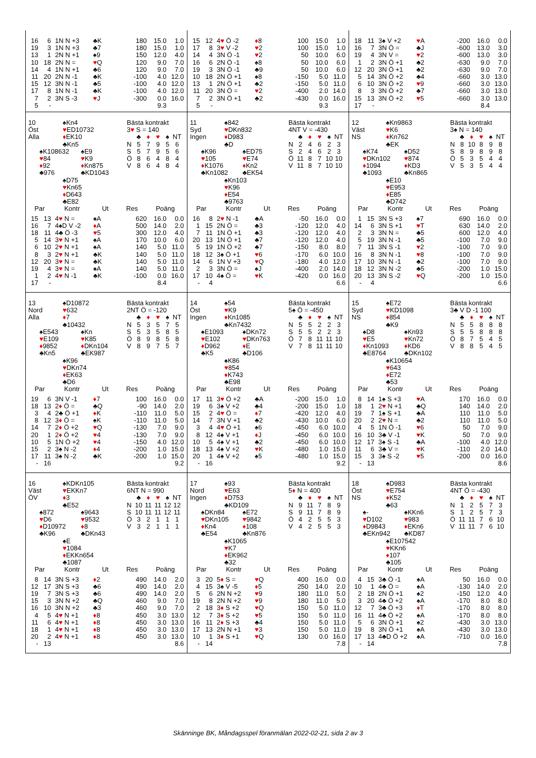| 16 | 6 | 1N N +3 | ♣K | 180 | 15.0 | 1.0 |
| 19 | 3 | 1N N +3 | ♣7 | 180 | 15.0 | 1.0 |
| 13 | 1 | 2N N +1 | ♠9 | 150 | 12.0 | 4.0 |
| 10 | 18 | 2N N = | ♥ Q | 120 | 9.0 | 7.0 |
| 14 | 4 | 1N N +1 | ♣6 | 120 | 9.0 | 7.0 |
| 11 | 20 | 2N N -1 | ♣K | -100 | 4.0 | 12.0 |
| 15 | 12 | 3N N -1 | ♣5 | -100 | 4.0 | 12.0 |
| 17 | 8 | 1N N -1 | ♣K | -100 | 4.0 | 12.0 |
| 7 | 2 | 3N S -3 | ♥ J | -300 | 0.0 | 16.0 |
| 5 | - | | | | 9.3 | |
| 15 | 12 | 4 ♥ Ö -2 | ♦ 8 | 100 | 15.0 | 1.0 |
| 17 | 8 | 3 ♥ V -2 | ♥ 2 | 100 | 15.0 | 1.0 |
| 14 | 4 | 3N Ö -1 | ♥ 2 | 50 | 10.0 | 6.0 |
| 16 | 6 | 2N Ö -1 | ♠8 | 50 | 10.0 | 6.0 |
| 19 | 3 | 3N Ö -1 | ♣9 | 50 | 10.0 | 6.0 |
| 10 | 18 | 2N Ö +1 | ♠8 | -150 | 5.0 | 11.0 |
| 13 | 1 | 2N Ö +1 | ♣2 | -150 | 5.0 | 11.0 |
| 11 | 20 | 3N Ö = | ♥ 2 | -400 | 2.0 | 14.0 |
| 7 | 2 | 3N Ö +1 | ♣2 | -430 | 0.0 | 16.0 |
| 5 | - | | | | 9.3 | |
| 18 | 11 | 3♠ V +2 | ♥ A | -200 | 16.0 | 0.0 |
| 16 | 7 | 3N Ö = | ♣J | -600 | 13.0 | 3.0 |
| 19 | 4 | 3N V = | ♥ 2 | -600 | 13.0 | 3.0 |
| 1 | 2 | 3N Ö +1 | ♣2 | -630 | 9.0 | 7.0 |
| 12 | 20 | 3N Ö +1 | ♣2 | -630 | 9.0 | 7.0 |
| 5 | 14 | 3N Ö +2 | ♣4 | -660 | 3.0 | 13.0 |
| 6 | 10 | 3N Ö +2 | ♥ 9 | -660 | 3.0 | 13.0 |
| 8 | 3 | 3N Ö +2 | ♣7 | -660 | 3.0 | 13.0 |
| 15 | 13 | 3N Ö +2 | ♥ 5 | -660 | 3.0 | 13.0 |
| 17 | - | | | | 8.4 | |
10 ♠Kn4
Öst ♥ED10732
Alla ♦EK10
♣Kn5
♠K108632 ♠E9
♥84 ♥K9
♦92 ♦Kn875
♣976 ♣KD1043
♠D75
♥Kn65
♦D643
♣E82
Bästa kontrakt
3♥ S = 140
| | ♣ | ♦ | ♥ | ♠ | NT |
| N | 5 | 7 | 9 | 5 | 6 |
| S | 5 | 7 | 9 | 5 | 6 |
| Ö | 8 | 6 | 4 | 8 | 4 |
| V | 8 | 6 | 4 | 8 | 4 |
| Par | | Kontr | Ut | Res | Poäng | |
| --- | --- | --- | --- | --- | --- | --- |
| 15 | 13 | 4 ♥ N = | ♠A | 620 | 16.0 | 0.0 |
| 16 | 7 | 4♠D V -2 | ♦ A | 500 | 14.0 | 2.0 |
| 18 | 11 | 4♣ Ö -3 | ♥ 5 | 300 | 12.0 | 4.0 |
| 5 | 14 | 3 ♥ N +1 | ♠A | 170 | 10.0 | 6.0 |
| 6 | 10 | 2 ♥ N +1 | ♠A | 140 | 5.0 | 11.0 |
| 8 | 3 | 2 ♥ N +1 | ♣K | 140 | 5.0 | 11.0 |
| 12 | 20 | 3 ♥ N = | ♣K | 140 | 5.0 | 11.0 |
| 19 | 4 | 3 ♥ N = | ♠A | 140 | 5.0 | 11.0 |
| 1 | 2 | 4 ♥ N -1 | ♣K | -100 | 0.0 | 16.0 |
| 17 | - | | | | 8.4 | |
11 ♠842
Syd ♥DKn832
Ingen ♦D983
♣D
♠K96 ♠ED75
♥105 ♥E74
♦K1076 ♦Kn2
♣Kn1082 ♣EK54
♠Kn103
♥K96
♦E54
♣9763
Bästa kontrakt
4NT V = -430
| | ♣ | ♦ | ♥ | ♠ | NT |
| N | 2 | 4 | 6 | 2 | 3 |
| S | 2 | 4 | 6 | 2 | 3 |
| Ö | 11 | 8 | 7 | 10 | 10 |
| V | 11 | 8 | 7 | 10 | 10 |
| Par | | Kontr | Ut | Res | Poäng | |
| --- | --- | --- | --- | --- | --- | --- |
| 16 | 8 | 2 ♥ N -1 | ♣A | -50 | 16.0 | 0.0 |
| 1 | 15 | 2N Ö = | ♣3 | -120 | 12.0 | 4.0 |
| 7 | 11 | 1N Ö +1 | ♣3 | -120 | 12.0 | 4.0 |
| 20 | 13 | 1N Ö +1 | ♣7 | -120 | 12.0 | 4.0 |
| 5 | 19 | 1N Ö +2 | ♣7 | -150 | 8.0 | 8.0 |
| 18 | 12 | 3♠ Ö +1 | ♥ 6 | -170 | 6.0 | 10.0 |
| 14 | 6 | 1N V +3 | ♥ Q | -180 | 4.0 | 12.0 |
| 2 | 3 | 3N Ö = | ♠J | -400 | 2.0 | 14.0 |
| 17 | 10 | 4♠ Ö = | ♥ K | -420 | 0.0 | 16.0 |
| - | 4 | | | | | 6.6 |
12 ♠Kn9863
Väst ♥K6
NS ♦Kn762
♣EK
♠K74 ♠D52
♥DKn102 ♥874
♦1094 ♦KD3
♣1093 ♣Kn865
♠E10
♥E953
♦E85
♣D742
Bästa kontrakt
3♠ N = 140
| | ♣ | ♦ | ♥ | ♠ | NT |
| N | 8 | 10 | 8 | 9 | 8 |
| S | 8 | 9 | 8 | 9 | 8 |
| Ö | 5 | 3 | 5 | 4 | 4 |
| V | 5 | 3 | 5 | 4 | 4 |
| Par | | Kontr | Ut | Res | Poäng | |
| --- | --- | --- | --- | --- | --- | --- |
| 1 | 15 | 3N S +3 | ♠7 | 690 | 16.0 | 0.0 |
| 14 | 6 | 3N S +1 | ♥ T | 630 | 14.0 | 2.0 |
| 2 | 3 | 3N N = | ♣5 | 600 | 12.0 | 4.0 |
| 5 | 19 | 3N N -1 | ♣5 | -100 | 7.0 | 9.0 |
| 7 | 11 | 3N S -1 | ♥ 2 | -100 | 7.0 | 9.0 |
| 16 | 8 | 3N N -1 | ♥ 8 | -100 | 7.0 | 9.0 |
| 17 | 10 | 3N N -1 | ♣2 | -100 | 7.0 | 9.0 |
| 18 | 12 | 3N N -2 | ♣5 | -200 | 1.0 | 15.0 |
| 20 | 13 | 3N S -2 | ♥ Q | -200 | 1.0 | 15.0 |
| - | 4 | | | | | 6.6 |
13 ♠D10872
Nord ♥632
Alla ♦7
♣10432
♠E543 ♠Kn
♥E109 ♥K85
♦9852 ♦DKn104
♣Kn5 ♣EK987
♠K96
♥DKn74
♦EK63
♣D6
Bästa kontrakt
2NT Ö = -120
| | ♣ | ♦ | ♥ | ♠ | NT |
| N | 5 | 3 | 5 | 7 | 5 |
| S | 5 | 3 | 5 | 8 | 5 |
| Ö | 8 | 9 | 8 | 5 | 8 |
| V | 8 | 9 | 7 | 5 | 7 |
| Par | | Kontr | Ut | Res | Poäng | |
| --- | --- | --- | --- | --- | --- | --- |
| 19 | 6 | 3N V -1 | ♦ 7 | 100 | 16.0 | 0.0 |
| 18 | 13 | 2 ♦ Ö = | ♣Q | -90 | 14.0 | 2.0 |
| 3 | 4 | 2♣ Ö +1 | ♦ K | -110 | 11.0 | 5.0 |
| 8 | 12 | 3 ♦ Ö = | ♠K | -110 | 11.0 | 5.0 |
| 14 | 7 | 2 ♦ Ö +2 | ♥ Q | -130 | 7.0 | 9.0 |
| 20 | 1 | 2 ♦ Ö +2 | ♥ 4 | -130 | 7.0 | 9.0 |
| 10 | 5 | 1N Ö +2 | ♥ 4 | -150 | 4.0 | 12.0 |
| 15 | 2 | 3♠ N -2 | ♦ 4 | -200 | 1.0 | 15.0 |
| 17 | 11 | 3♠ N -2 | ♣K | -200 | 1.0 | 15.0 |
| - | 16 | | | | | 9.2 |
14 ♠54
Öst ♥K9
Ingen ♦Kn1085
♣Kn7432
♠E1093 ♠DKn72
♥E102 ♥DKn763
♦D962 ♦E
♣K5 ♣D106
♠K86
♥854
♦K743
♣E98
Bästa kontrakt
5♠ Ö = -450
| | ♣ | ♦ | ♥ | ♠ | NT |
| N | 5 | 5 | 2 | 2 | 3 |
| S | 5 | 5 | 2 | 2 | 3 |
| Ö | 7 | 8 | 11 | 11 | 10 |
| V | 7 | 8 | 11 | 11 | 10 |
| Par | | Kontr | Ut | Res | Poäng | |
| --- | --- | --- | --- | --- | --- | --- |
| 17 | 11 | 3 ♥ Ö +2 | ♣A | -200 | 15.0 | 1.0 |
| 19 | 6 | 3♠ V +2 | ♣4 | -200 | 15.0 | 1.0 |
| 15 | 2 | 4 ♥ Ö = | ♦ 7 | -420 | 12.0 | 4.0 |
| 14 | 7 | 3N V +1 | ♣2 | -430 | 10.0 | 6.0 |
| 3 | 4 | 4 ♥ Ö +1 | ♠6 | -450 | 6.0 | 10.0 |
| 8 | 12 | 4♠ V +1 | ♦ J | -450 | 6.0 | 10.0 |
| 10 | 5 | 4♠ V +1 | ♣2 | -450 | 6.0 | 10.0 |
| 18 | 13 | 4♠ V +2 | ♥ K | -480 | 1.0 | 15.0 |
| 20 | 1 | 4♠ V +2 | ♠5 | -480 | 1.0 | 15.0 |
| - | 16 | | | | | 9.2 |
15 ♠E72
Syd ♥KD1098
NS ♦854
♣K9
♠D8 ♠Kn93
♥E5 ♥Kn72
♦Kn1093 ♦KD6
♣E8764 ♣DKn102
♠K10654
♥643
♦E72
♣53
Bästa kontrakt
3♣ V D -1 100
| | ♣ | ♦ | ♥ | ♠ | NT |
| N | 5 | 5 | 8 | 8 | 8 |
| S | 5 | 5 | 8 | 8 | 8 |
| Ö | 8 | 7 | 5 | 4 | 5 |
| V | 8 | 8 | 5 | 4 | 5 |
| Par | | Kontr | Ut | Res | Poäng | |
| --- | --- | --- | --- | --- | --- | --- |
| 8 | 14 | 1♠ S +3 | ♥ A | 170 | 16.0 | 0.0 |
| 18 | 1 | 2 ♥ N +1 | ♣Q | 140 | 14.0 | 2.0 |
| 19 | 7 | 1♠ S +1 | ♣A | 110 | 11.0 | 5.0 |
| 20 | 2 | 2 ♥ N = | ♣2 | 110 | 11.0 | 5.0 |
| 4 | 5 | 1N Ö -1 | ♥ 6 | 50 | 7.0 | 9.0 |
| 16 | 10 | 3♣ V -1 | ♥ K | 50 | 7.0 | 9.0 |
| 12 | 17 | 3♠ S -1 | ♣A | -100 | 4.0 | 12.0 |
| 11 | 6 | 3♣ V = | ♥ K | -110 | 2.0 | 14.0 |
| 15 | 3 | 3♠ S -2 | ♥ 5 | -200 | 0.0 | 16.0 |
| - | 13 | | | | | 8.6 |
16 ♠KDKn105
Väst ♥EKKn7
ÖV ♦3
♣E52
♠872 ♠9643
♥D6 ♥9532
♦D10972 ♦8
♣K96 ♣DKn43
♠E
♥1084
♦EKKn654
♣1087
Bästa kontrakt
6NT N = 990
| | ♣ | ♦ | ♥ | ♠ | NT |
| N | 10 | 11 | 11 | 12 | 12 |
| S | 10 | 11 | 11 | 12 | 11 |
| Ö | 3 | 2 | 1 | 1 | 1 |
| V | 3 | 2 | 1 | 1 | 1 |
| Par | | Kontr | Ut | Res | Poäng | |
| --- | --- | --- | --- | --- | --- | --- |
| 8 | 14 | 3N S +3 | ♦ 2 | 490 | 14.0 | 2.0 |
| 12 | 17 | 3N S +3 | ♣6 | 490 | 14.0 | 2.0 |
| 19 | 7 | 3N S +3 | ♣6 | 490 | 14.0 | 2.0 |
| 15 | 3 | 3N N +2 | ♣Q | 460 | 9.0 | 7.0 |
| 16 | 10 | 3N N +2 | ♣3 | 460 | 9.0 | 7.0 |
| 4 | 5 | 4 ♥ N +1 | ♦ 8 | 450 | 3.0 | 13.0 |
| 11 | 6 | 4 ♥ N +1 | ♦ 8 | 450 | 3.0 | 13.0 |
| 18 | 1 | 4 ♥ N +1 | ♦ 8 | 450 | 3.0 | 13.0 |
| 20 | 2 | 4 ♥ N +1 | ♦ 8 | 450 | 3.0 | 13.0 |
| - | 13 | | | | | 8.6 |
17 ♠93
Nord ♥E63
Ingen ♦D753
♣KD109
♠DKn84 ♠E72
♥DKn105 ♥9842
♦Kn4 ♦108
♣E54 ♣Kn876
♠K1065
♥K7
♦EK962
♣32
Bästa kontrakt
5♦ N = 400
| | ♣ | ♦ | ♥ | ♠ | NT |
| N | 9 | 11 | 7 | 8 | 9 |
| S | 9 | 11 | 7 | 8 | 9 |
| Ö | 4 | 2 | 5 | 5 | 3 |
| V | 4 | 2 | 5 | 5 | 3 |
| Par | | Kontr | Ut | Res | Poäng | |
| --- | --- | --- | --- | --- | --- | --- |
| 3 | 20 | 5 ♦ S = | ♥ Q | 400 | 16.0 | 0.0 |
| 4 | 15 | 3♠ V -5 | ♦ 5 | 250 | 14.0 | 2.0 |
| 5 | 6 | 2N N +2 | ♥ 9 | 180 | 11.0 | 5.0 |
| 19 | 8 | 2N N +2 | ♥ 9 | 180 | 11.0 | 5.0 |
| 2 | 18 | 3 ♦ S +2 | ♥ Q | 150 | 5.0 | 11.0 |
| 12 | 7 | 3 ♦ S +2 | ♥ 5 | 150 | 5.0 | 11.0 |
| 16 | 11 | 2 ♦ S +3 | ♣4 | 150 | 5.0 | 11.0 |
| 17 | 13 | 2N N +1 | ♥ 3 | 150 | 5.0 | 11.0 |
| 10 | 1 | 3 ♦ S +1 | ♥ Q | 130 | 0.0 | 16.0 |
| - | 14 | | | | | 7.8 |
18 ♠D983
Öst ♥E754
NS ♦K52
♣63
♠- ♠KKn6
♥D102 ♥983
♦D9843 ♦EKn6
♣EKn942 ♣KD87
♠E107542
♥KKn6
♦107
♣105
Bästa kontrakt
4NT Ö = -430
| | ♣ | ♦ | ♥ | ♠ | NT |
| N | 1 | 2 | 5 | 7 | 3 |
| S | 1 | 2 | 5 | 7 | 3 |
| Ö | 11 | 11 | 7 | 6 | 10 |
| V | 11 | 11 | 7 | 6 | 10 |
| Par | | Kontr | Ut | Res | Poäng | |
| --- | --- | --- | --- | --- | --- | --- |
| 4 | 15 | 3♣ Ö -1 | ♠A | 50 | 16.0 | 0.0 |
| 10 | 1 | 4♣ Ö = | ♠A | -130 | 14.0 | 2.0 |
| 2 | 18 | 2N Ö +1 | ♠2 | -150 | 12.0 | 4.0 |
| 3 | 20 | 4♣ Ö +2 | ♠A | -170 | 8.0 | 8.0 |
| 12 | 7 | 3♣ Ö +3 | ♦ T | -170 | 8.0 | 8.0 |
| 16 | 11 | 4♣ Ö +2 | ♠A | -170 | 8.0 | 8.0 |
| 5 | 6 | 3N Ö +1 | ♠2 | -430 | 3.0 | 13.0 |
| 19 | 8 | 3N Ö +1 | ♠A | -430 | 3.0 | 13.0 |
| 17 | 13 | 4♣D Ö +2 | ♠A | -710 | 0.0 | 16.0 |
| - | 14 | | | | | 7.8 |
Skänninge BK, Måndagsspel föranmälan 2022-02-21, sida 2 av 3